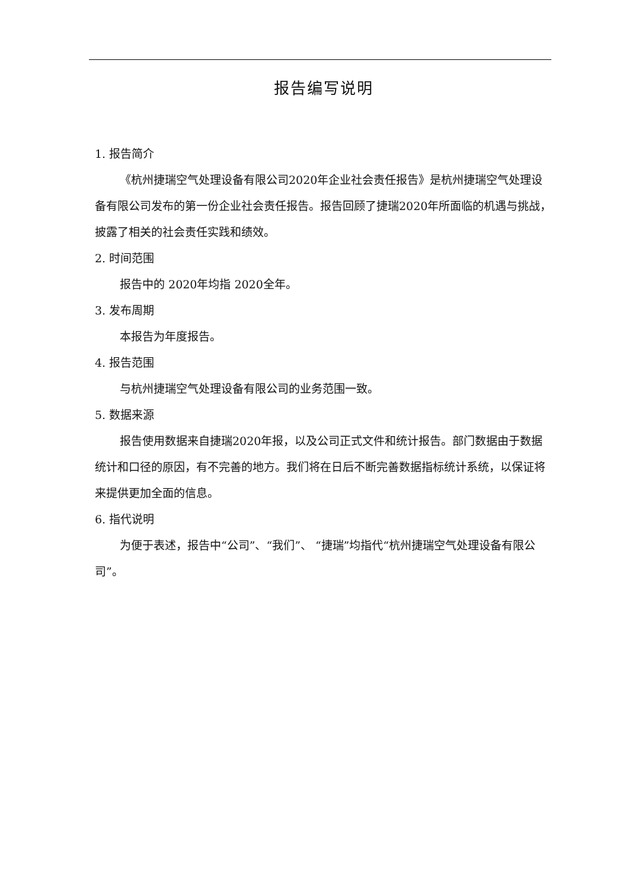报告编写说明
1. 报告简介
《杭州捷瑞空气处理设备有限公司2020年企业社会责任报告》是杭州捷瑞空气处理设备有限公司发布的第一份企业社会责任报告。报告回顾了捷瑞2020年所面临的机遇与挑战，披露了相关的社会责任实践和绩效。
2. 时间范围
报告中的 2020年均指 2020全年。
3. 发布周期
本报告为年度报告。
4. 报告范围
与杭州捷瑞空气处理设备有限公司的业务范围一致。
5. 数据来源
报告使用数据来自捷瑞2020年报，以及公司正式文件和统计报告。部门数据由于数据统计和口径的原因，有不完善的地方。我们将在日后不断完善数据指标统计系统，以保证将来提供更加全面的信息。
6. 指代说明
为便于表述，报告中“公司”、“我们”、 “捷瑞”均指代“杭州捷瑞空气处理设备有限公司”。